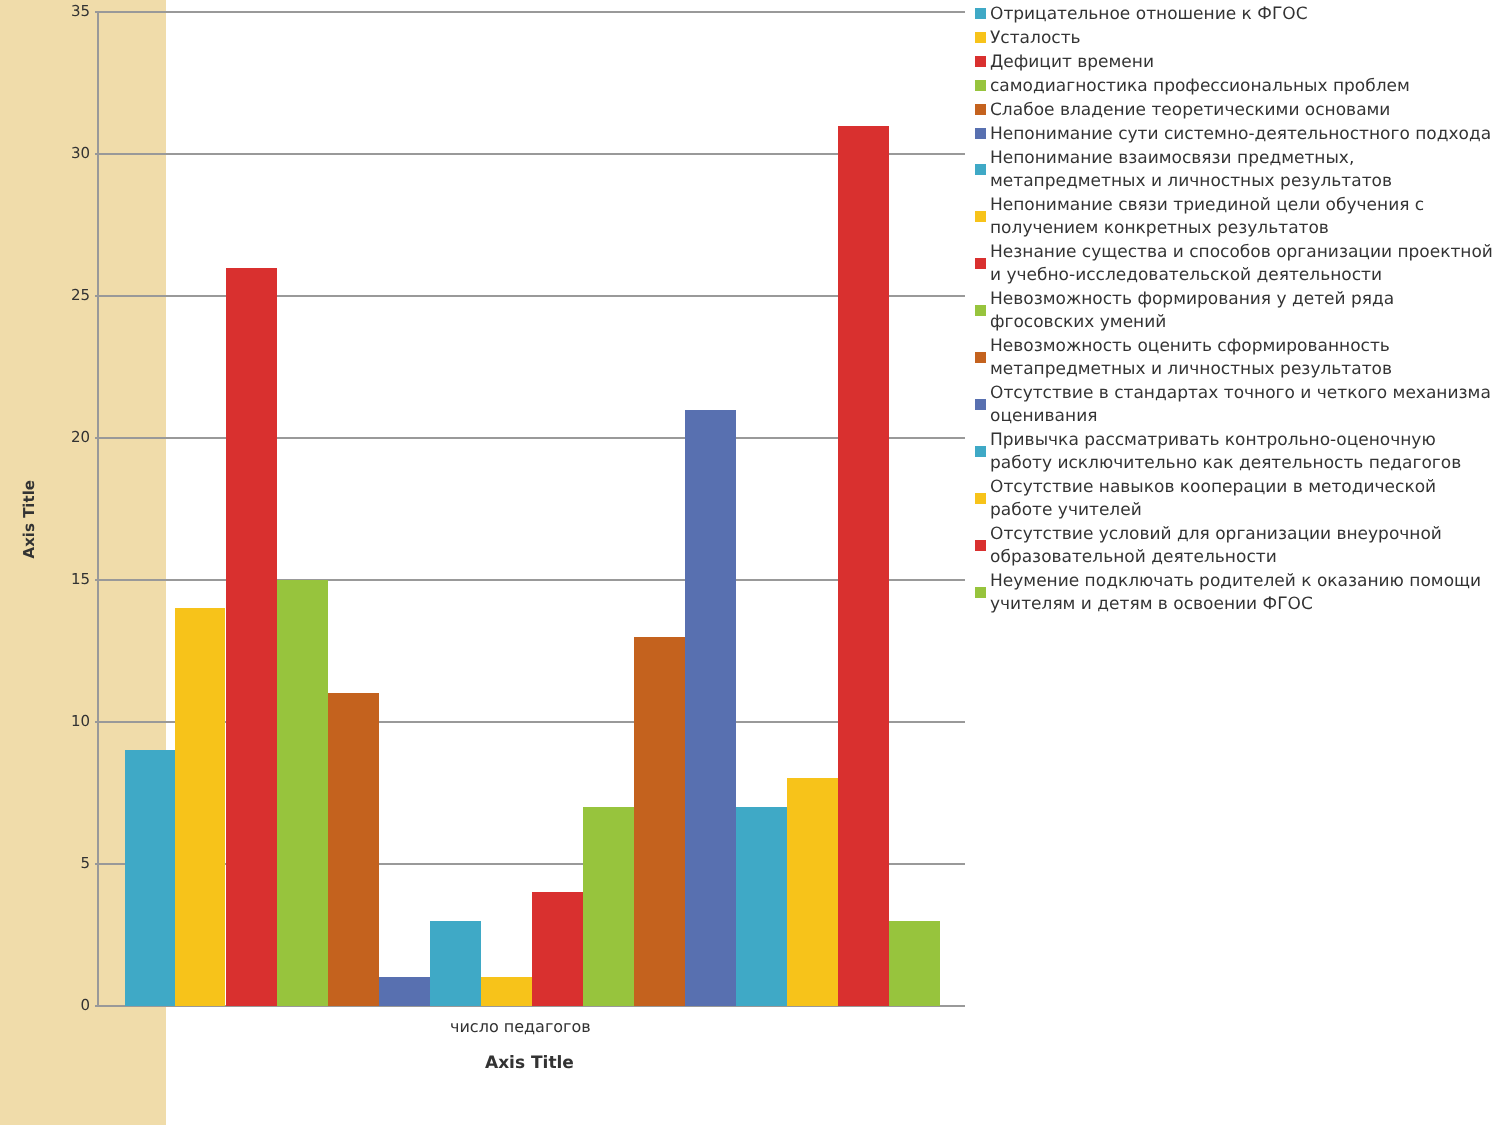Axis Title
35
30
25
20
15
10
5
0
число педагогов
Axis Title
Отрицательное отношение к ФГОС
Усталость
Дефицит времени
самодиагностика профессиональных проблем
Слабое владение теоретическими основами
Непонимание сути системно-деятельностного подхода
Непонимание взаимосвязи предметных, метапредметных и личностных результатов
Непонимание связи триединой цели обучения с получением конкретных результатов
Незнание существа и способов организации проектной и учебно-исследовательской деятельности
Невозможность формирования у детей ряда фгосовских умений
Невозможность оценить сформированность метапредметных и личностных результатов
Отсутствие в стандартах точного и четкого механизма оценивания
Привычка рассматривать контрольно-оценочную работу исключительно как деятельность педагогов
Отсутствие навыков кооперации в методической работе учителей
Отсутствие условий для организации внеурочной образовательной деятельности
Неумение подключать родителей к оказанию помощи учителям и детям в освоении ФГОС